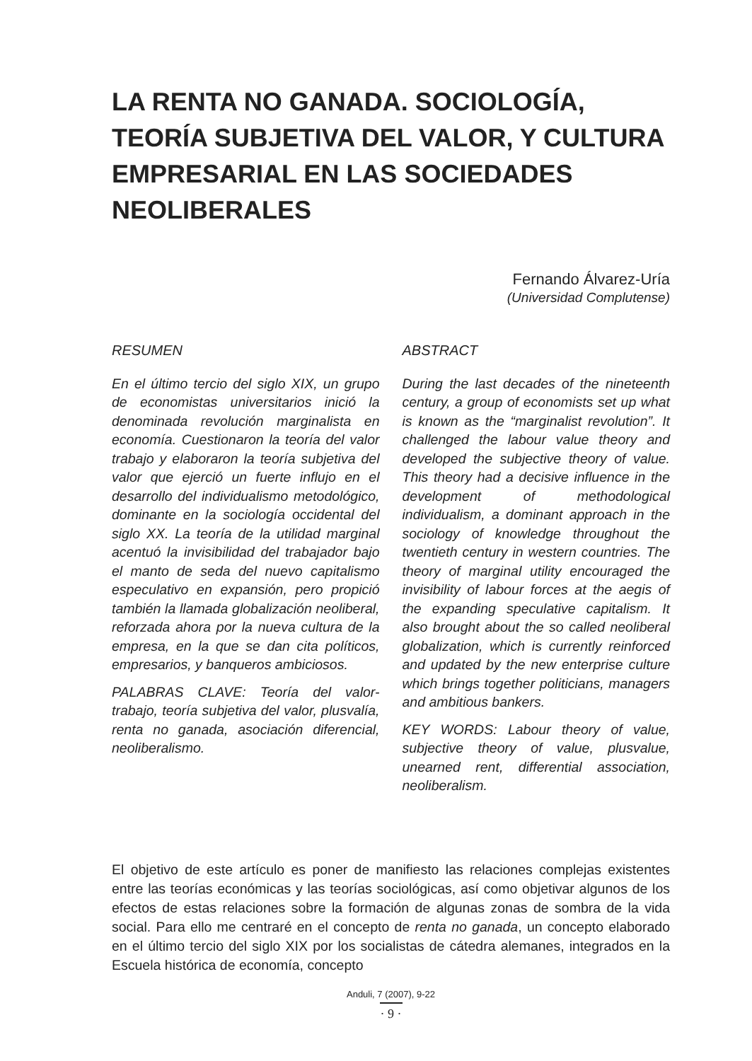LA RENTA NO GANADA. SOCIOLOGÍA, TEORÍA SUBJETIVA DEL VALOR, Y CULTURA EMPRESARIAL EN LAS SOCIEDADES NEOLIBERALES
Fernando Álvarez-Uría
(Universidad Complutense)
RESUMEN
En el último tercio del siglo XIX, un grupo de economistas universitarios inició la denominada revolución marginalista en economía. Cuestionaron la teoría del valor trabajo y elaboraron la teoría subjetiva del valor que ejerció un fuerte influjo en el desarrollo del individualismo metodológico, dominante en la sociología occidental del siglo XX. La teoría de la utilidad marginal acentuó la invisibilidad del trabajador bajo el manto de seda del nuevo capitalismo especulativo en expansión, pero propició también la llamada globalización neoliberal, reforzada ahora por la nueva cultura de la empresa, en la que se dan cita políticos, empresarios, y banqueros ambiciosos.
PALABRAS CLAVE: Teoría del valor-trabajo, teoría subjetiva del valor, plusvalía, renta no ganada, asociación diferencial, neoliberalismo.
ABSTRACT
During the last decades of the nineteenth century, a group of economists set up what is known as the “marginalist revolution”. It challenged the labour value theory and developed the subjective theory of value. This theory had a decisive influence in the development of methodological individualism, a dominant approach in the sociology of knowledge throughout the twentieth century in western countries. The theory of marginal utility encouraged the invisibility of labour forces at the aegis of the expanding speculative capitalism. It also brought about the so called neoliberal globalization, which is currently reinforced and updated by the new enterprise culture which brings together politicians, managers and ambitious bankers.
KEY WORDS: Labour theory of value, subjective theory of value, plusvalue, unearned rent, differential association, neoliberalism.
El objetivo de este artículo es poner de manifiesto las relaciones complejas existentes entre las teorías económicas y las teorías sociológicas, así como objetivar algunos de los efectos de estas relaciones sobre la formación de algunas zonas de sombra de la vida social. Para ello me centraré en el concepto de renta no ganada, un concepto elaborado en el último tercio del siglo XIX por los socialistas de cátedra alemanes, integrados en la Escuela histórica de economía, concepto
Anduli, 7 (2007), 9-22
· 9 ·